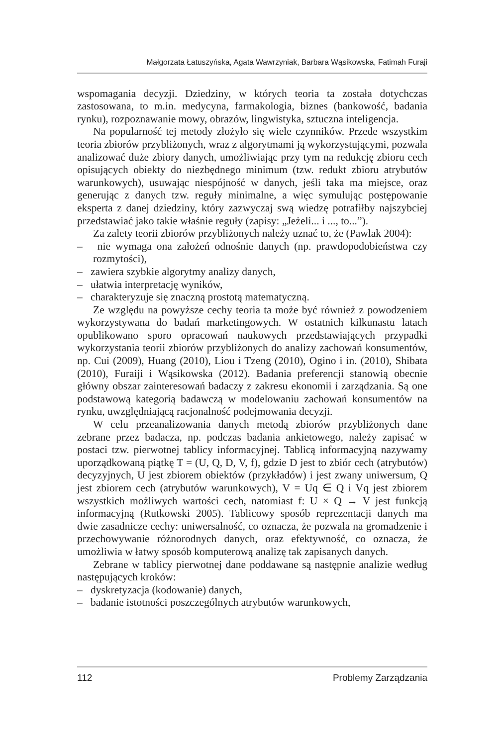Małgorzata Łatuszyńska, Agata Wawrzyniak, Barbara Wąsikowska, Fatimah Furaji
wspomagania decyzji. Dziedziny, w których teoria ta została dotychczas zastosowana, to m.in. medycyna, farmakologia, biznes (bankowość, badania rynku), rozpoznawanie mowy, obrazów, lingwistyka, sztuczna inteligencja.
Na popularność tej metody złożyło się wiele czynników. Przede wszystkim teoria zbiorów przybliżonych, wraz z algorytmami ją wykorzystującymi, pozwala analizować duże zbiory danych, umożliwiając przy tym na redukcję zbioru cech opisujących obiekty do niezbędnego minimum (tzw. redukt zbioru atrybutów warunkowych), usuwając niespójność w danych, jeśli taka ma miejsce, oraz generując z danych tzw. reguły minimalne, a więc symulując postępowanie eksperta z danej dziedziny, który zazwyczaj swą wiedzę potrafiłby najszybciej przedstawiać jako takie właśnie reguły (zapisy: „Jeżeli... i ..., to...”).
Za zalety teorii zbiorów przybliżonych należy uznać to, że (Pawlak 2004):
– nie wymaga ona założeń odnośnie danych (np. prawdopodobieństwa czy rozmytości),
– zawiera szybkie algorytmy analizy danych,
– ułatwia interpretację wyników,
– charakteryzuje się znaczną prostotą matematyczną.
Ze względu na powyższe cechy teoria ta może być również z powodzeniem wykorzystywana do badań marketingowych. W ostatnich kilkunastu latach opublikowano sporo opracowań naukowych przedstawiających przypadki wykorzystania teorii zbiorów przybliżonych do analizy zachowań konsumentów, np. Cui (2009), Huang (2010), Liou i Tzeng (2010), Ogino i in. (2010), Shibata (2010), Furaiji i Wąsikowska (2012). Badania preferencji stanowią obecnie główny obszar zainteresowań badaczy z zakresu ekonomii i zarządzania. Są one podstawową kategorią badawczą w modelowaniu zachowań konsumentów na rynku, uwzględniającą racjonalność podejmowania decyzji.
W celu przeanalizowania danych metodą zbiorów przybliżonych dane zebrane przez badacza, np. podczas badania ankietowego, należy zapisać w postaci tzw. pierwotnej tablicy informacyjnej. Tablicą informacyjną nazywamy uporządkowaną piątkę T = (U, Q, D, V, f), gdzie D jest to zbiór cech (atrybutów) decyzyjnych, U jest zbiorem obiektów (przykładów) i jest zwany uniwersum, Q jest zbiorem cech (atrybutów warunkowych), V = Uq ∈ Q i Vq jest zbiorem wszystkich możliwych wartości cech, natomiast f: U × Q → V jest funkcją informacyjną (Rutkowski 2005). Tablicowy sposób reprezentacji danych ma dwie zasadnicze cechy: uniwersalność, co oznacza, że pozwala na gromadzenie i przechowywanie różnorodnych danych, oraz efektywność, co oznacza, że umożliwia w łatwy sposób komputerową analizę tak zapisanych danych.
Zebrane w tablicy pierwotnej dane poddawane są następnie analizie według następujących kroków:
– dyskretyzacja (kodowanie) danych,
– badanie istotności poszczególnych atrybutów warunkowych,
112 Problemy Zarządzania